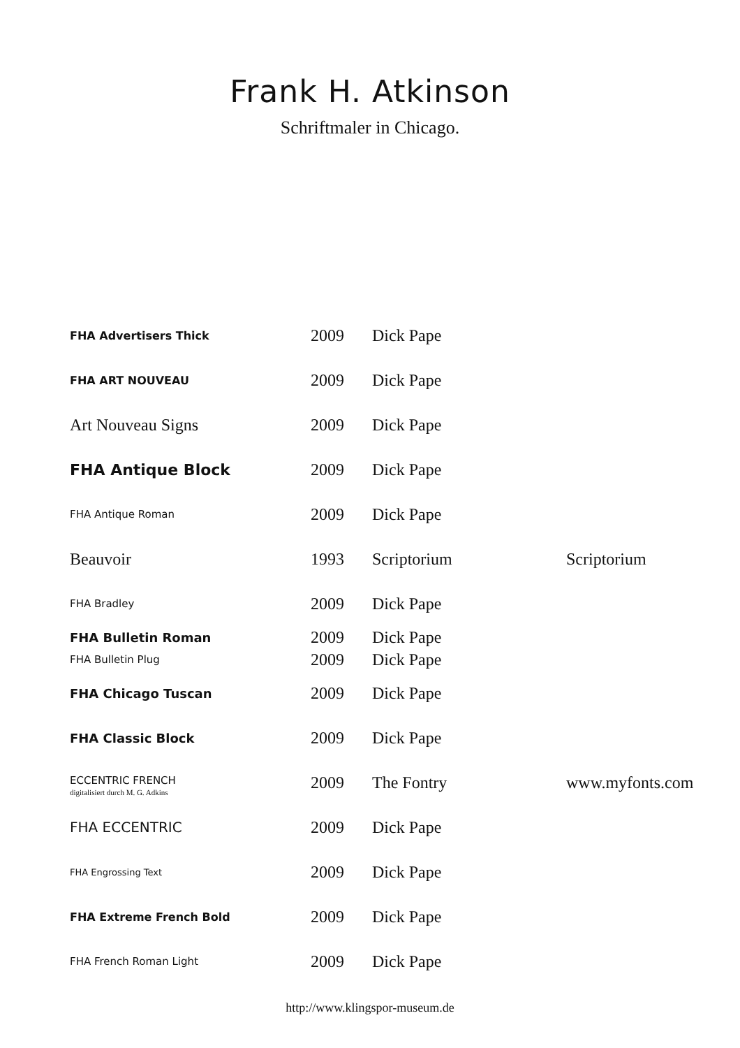Frank H. Atkinson
Schriftmaler in Chicago.
| FHA Advertisers Thick | 2009 | Dick Pape | |
| FHA ART NOUVEAU | 2009 | Dick Pape | |
| Art Nouveau Signs | 2009 | Dick Pape | |
| FHA Antique Block | 2009 | Dick Pape | |
| FHA Antique Roman | 2009 | Dick Pape | |
| Beauvoir | 1993 | Scriptorium | Scriptorium |
| FHA Bradley | 2009 | Dick Pape | |
| FHA Bulletin Roman | 2009 | Dick Pape | |
| FHA Bulletin Plug | 2009 | Dick Pape | |
| FHA Chicago Tuscan | 2009 | Dick Pape | |
| FHA Classic Block | 2009 | Dick Pape | |
| ECCENTRIC FRENCH digitalisiert durch M. G. Adkins | 2009 | The Fontry | www.myfonts.com |
| FHA ECCENTRIC | 2009 | Dick Pape | |
| FHA Engrossing Text | 2009 | Dick Pape | |
| FHA Extreme French Bold | 2009 | Dick Pape | |
| FHA French Roman Light | 2009 | Dick Pape | |
http://www.klingspor-museum.de